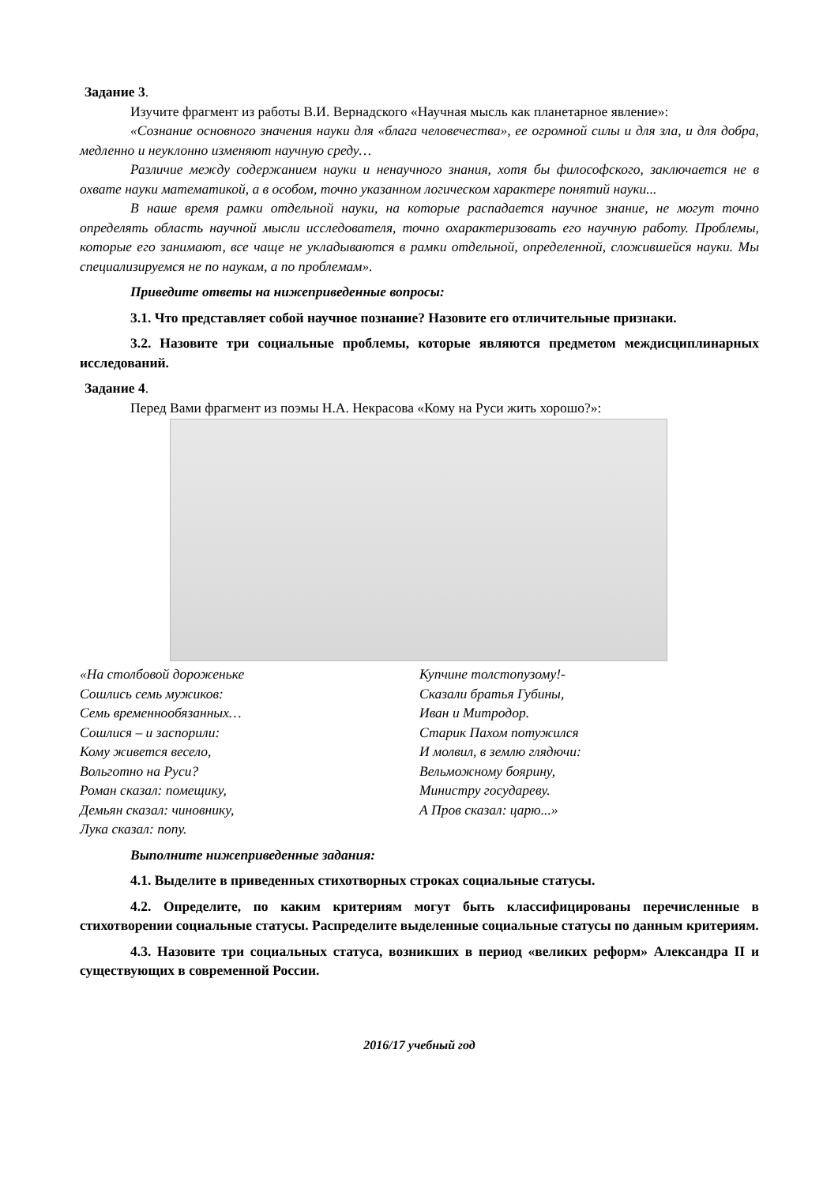Задание 3.
Изучите фрагмент из работы В.И. Вернадского «Научная мысль как планетарное явление»:
«Сознание основного значения науки для «блага человечества», ее огромной силы и для зла, и для добра, медленно и неуклонно изменяют научную среду…
Различие между содержанием науки и ненаучного знания, хотя бы философского, заключается не в охвате науки математикой, а в особом, точно указанном логическом характере понятий науки...
В наше время рамки отдельной науки, на которые распадается научное знание, не могут точно определять область научной мысли исследователя, точно охарактеризовать его научную работу. Проблемы, которые его занимают, все чаще не укладываются в рамки отдельной, определенной, сложившейся науки. Мы специализируемся не по наукам, а по проблемам».
Приведите ответы на нижеприведенные вопросы:
3.1. Что представляет собой научное познание? Назовите его отличительные признаки.
3.2. Назовите три социальные проблемы, которые являются предметом междисциплинарных исследований.
Задание 4.
Перед Вами фрагмент из поэмы Н.А. Некрасова «Кому на Руси жить хорошо?»:
«На столбовой дороженьке
Сошлись семь мужиков:
Семь временнообязанных…
Сошлися – и заспорили:
Кому живется весело,
Вольготно на Руси?
Роман сказал: помещику,
Демьян сказал: чиновнику,
Лука сказал: попу.
Купчине толстопузому!-
Сказали братья Губины,
Иван и Митродор.
Старик Пахом потужился
И молвил, в землю глядючи:
Вельможному боярину,
Министру государеву.
А Пров сказал: царю...»
Выполните нижеприведенные задания:
4.1. Выделите в приведенных стихотворных строках социальные статусы.
4.2. Определите, по каким критериям могут быть классифицированы перечисленные в стихотворении социальные статусы. Распределите выделенные социальные статусы по данным критериям.
4.3. Назовите три социальных статуса, возникших в период «великих реформ» Александра II и существующих в современной России.
2016/17 учебный год